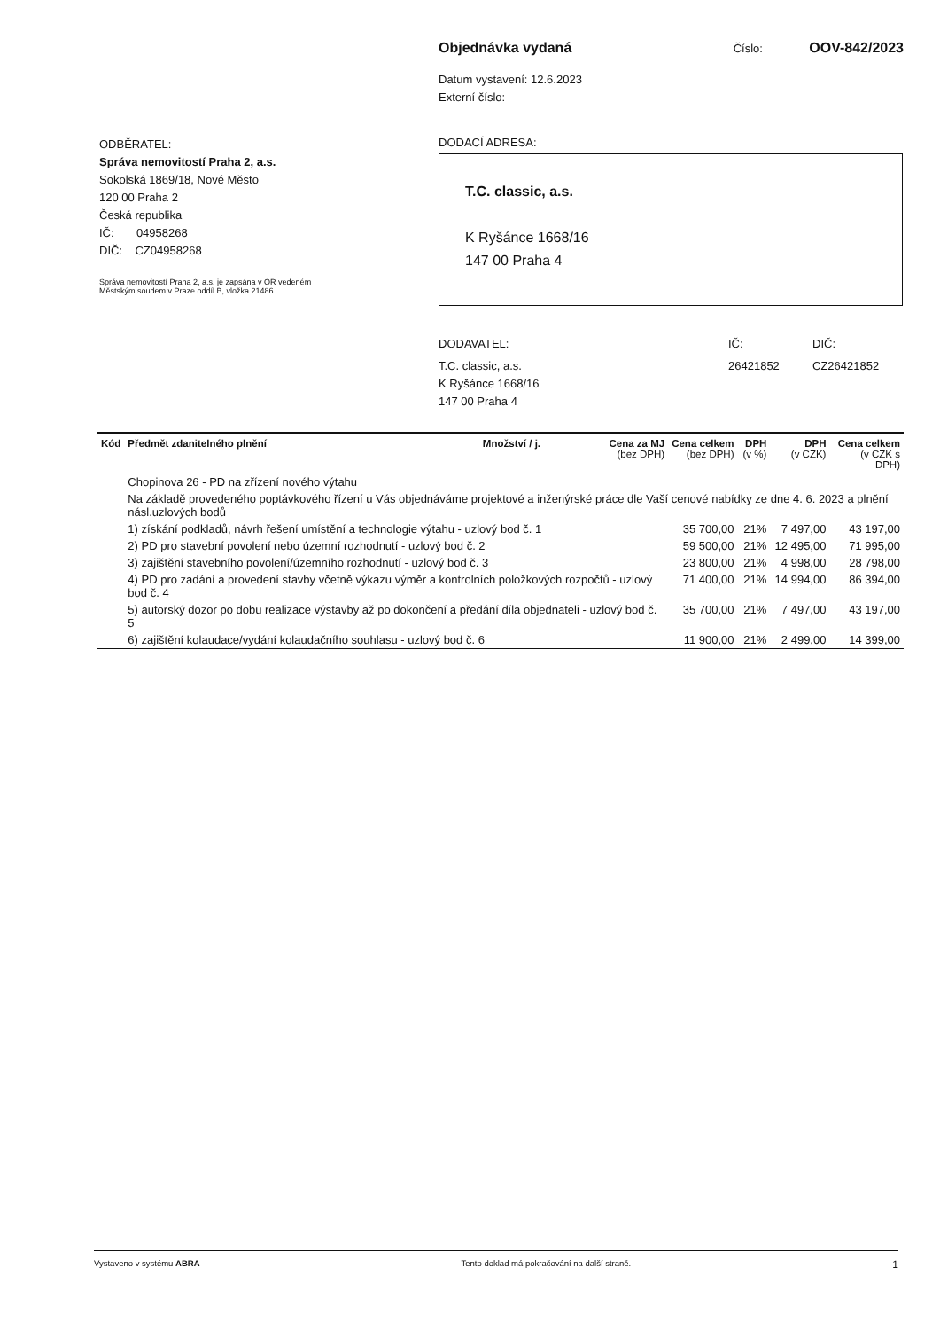Objednávka vydaná Číslo: OOV-842/2023
Datum vystavení: 12.6.2023
Externí číslo:
ODBĚRATEL:
Správa nemovitostí Praha 2, a.s.
Sokolská 1869/18, Nové Město
120 00 Praha 2
Česká republika
IČ: 04958268
DIČ: CZ04958268
Správa nemovitostí Praha 2, a.s. je zapsána v OR vedeném
Městským soudem v Praze oddíl B, vložka 21486.
DODACÍ ADRESA:
T.C. classic, a.s.
K Ryšánce 1668/16
147 00 Praha 4
DODAVATEL: IČ: DIČ:
T.C. classic, a.s.
K Ryšánce 1668/16
147 00 Praha 4 26421852 CZ26421852
| Kód | Předmět zdanitelného plnění | Množství / j. | Cena za MJ (bez DPH) | Cena celkem (bez DPH) | DPH (v %) | DPH (v CZK) | Cena celkem (v CZK s DPH) |
| --- | --- | --- | --- | --- | --- | --- | --- |
| | Chopinova 26 - PD na zřízení nového výtahu | | | | | | |
| | Na základě provedeného poptávkového řízení u Vás objednáváme projektové a inženýrské práce dle Vaší cenové nabídky ze dne 4. 6. 2023 a plnění násl.uzlových bodů | | | | | | |
| | 1) získání podkladů, návrh řešení umístění a technologie výtahu - uzlový bod č. 1 | | | 35 700,00 | 21% | 7 497,00 | 43 197,00 |
| | 2) PD pro stavební povolení nebo územní rozhodnutí - uzlový bod č. 2 | | | 59 500,00 | 21% | 12 495,00 | 71 995,00 |
| | 3) zajištění stavebního povolení/územního rozhodnutí - uzlový bod č. 3 | | | 23 800,00 | 21% | 4 998,00 | 28 798,00 |
| | 4) PD pro zadání a provedení stavby včetně výkazu výměr a kontrolních položkových rozpočtů - uzlový bod č. 4 | | | 71 400,00 | 21% | 14 994,00 | 86 394,00 |
| | 5) autorský dozor po dobu realizace výstavby až po dokončení a předání díla objednateli - uzlový bod č. 5 | | | 35 700,00 | 21% | 7 497,00 | 43 197,00 |
| | 6) zajištění kolaudace/vydání kolaudačního souhlasu - uzlový bod č. 6 | | | 11 900,00 | 21% | 2 499,00 | 14 399,00 |
Vystaveno v systému ABRA Tento doklad má pokračování na další straně. 1